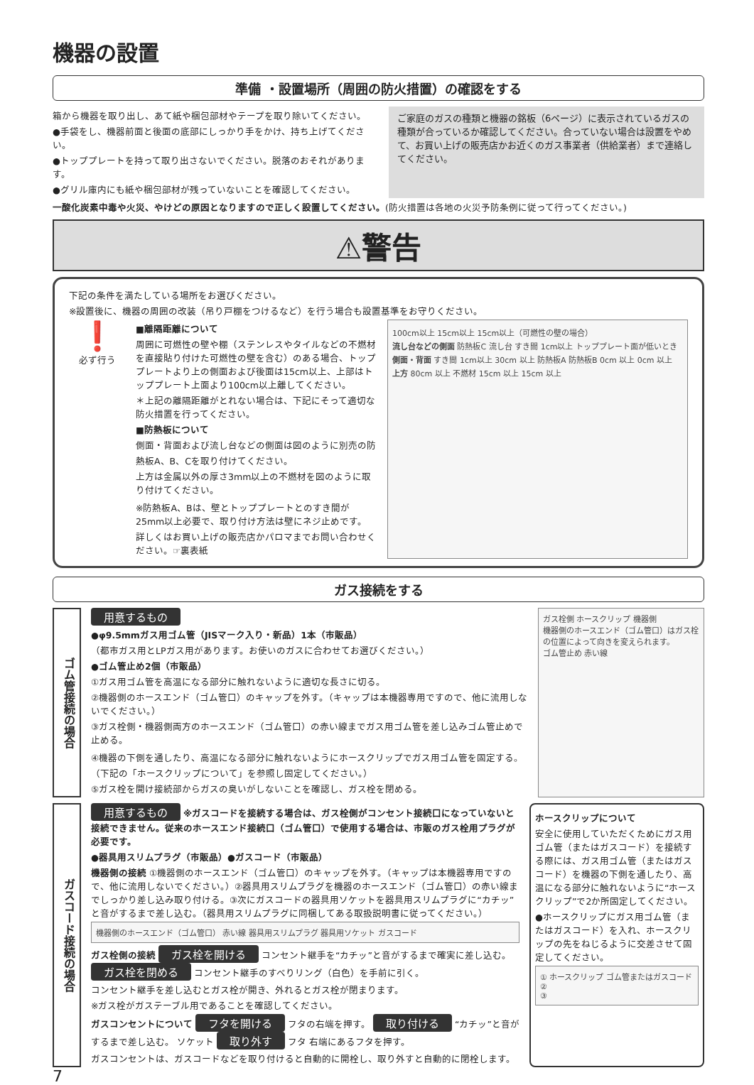機器の設置
準備 ・設置場所（周囲の防火措置）の確認をする
箱から機器を取り出し、あて紙や梱包部材やテープを取り除いてください。
●手袋をし、機器前面と後面の底部にしっかり手をかけ、持ち上げてください。
●トッププレートを持って取り出さないでください。脱落のおそれがあります。
●グリル庫内にも紙や梱包部材が残っていないことを確認してください。
ご家庭のガスの種類と機器の銘板（6ページ）に表示されているガスの種類が合っているか確認してください。合っていない場合は設置をやめて、お買い上げの販売店かお近くのガス事業者（供給業者）まで連絡してください。
一酸化炭素中毒や火災、やけどの原因となりますので正しく設置してください。(防火措置は各地の火災予防条例に従って行ってください。)
⚠警告
下記の条件を満たしている場所をお選びください。
※設置後に、機器の周囲の改装（吊り戸棚をつけるなど）を行う場合も設置基準をお守りください。
❗
必ず行う
■離隔距離について
周囲に可燃性の壁や棚（ステンレスやタイルなどの不燃材を直接貼り付けた可燃性の壁を含む）のある場合、トッププレートより上の側面および後面は15cm以上、上部はトッププレート上面より100cm以上離してください。
＊上記の離隔距離がとれない場合は、下記にそって適切な防火措置を行ってください。
■防熱板について
側面・背面および流し台などの側面は図のように別売の防熱板A、B、Cを取り付けてください。
上方は金属以外の厚さ3mm以上の不燃材を図のように取り付けてください。
※防熱板A、Bは、壁とトッププレートとのすき間が25mm以上必要で、取り付け方法は壁にネジ止めです。
詳しくはお買い上げの販売店かパロマまでお問い合わせください。☞裏表紙
100cm以上 15cm以上 15cm以上（可燃性の壁の場合）
流し台などの側面 防熱板C 流し台 すき間 1cm以上 トッププレート面が低いとき
側面・背面 すき間 1cm以上 30cm 以上 防熱板A 防熱板B 0cm 以上 0cm 以上
上方 80cm 以上 不燃材 15cm 以上 15cm 以上
ガス接続をする
ゴム管接続の場合
用意するもの
●φ9.5mmガス用ゴム管（JISマーク入り・新品）1本（市販品）
（都市ガス用とLPガス用があります。お使いのガスに合わせてお選びください。）
●ゴム管止め2個（市販品）
①ガス用ゴム管を高温になる部分に触れないように適切な長さに切る。
②機器側のホースエンド（ゴム管口）のキャップを外す。（キャップは本機器専用ですので、他に流用しないでください。）
③ガス栓側・機器側両方のホースエンド（ゴム管口）の赤い線までガス用ゴム管を差し込みゴム管止めで止める。
④機器の下側を通したり、高温になる部分に触れないようにホースクリップでガス用ゴム管を固定する。（下記の「ホースクリップについて」を参照し固定してください。）
⑤ガス栓を開け接続部からガスの臭いがしないことを確認し、ガス栓を閉める。
ガス栓側 ホースクリップ 機器側
機器側のホースエンド（ゴム管口）はガス栓の位置によって向きを変えられます。
ゴム管止め 赤い線
ガスコード接続の場合
用意するもの
※ガスコードを接続する場合は、ガス栓側がコンセント接続口になっていないと接続できません。従来のホースエンド接続口（ゴム管口）で使用する場合は、市販のガス栓用プラグが必要です。
●器具用スリムプラグ（市販品）●ガスコード（市販品）
機器側の接続 ①機器側のホースエンド（ゴム管口）のキャップを外す。（キャップは本機器専用ですので、他に流用しないでください。）②器具用スリムプラグを機器のホースエンド（ゴム管口）の赤い線までしっかり差し込み取り付ける。③次にガスコードの器具用ソケットを器具用スリムプラグに“カチッ”と音がするまで差し込む。（器具用スリムプラグに同梱してある取扱説明書に従ってください。）
機器側のホースエンド（ゴム管口） 赤い線 器具用スリムプラグ 器具用ソケット ガスコード
ガス栓側の接続 ガス栓を開ける コンセント継手を“カチッ”と音がするまで確実に差し込む。 ガス栓を閉める コンセント継手のすべりリング（白色）を手前に引く。
コンセント継手を差し込むとガス栓が開き、外れるとガス栓が閉まります。
※ガス栓がガステーブル用であることを確認してください。
ガスコンセントについて フタを開ける フタの右端を押す。 取り付ける “カチッ”と音がするまで差し込む。 ソケット 取り外す フタ 右端にあるフタを押す。
ガスコンセントは、ガスコードなどを取り付けると自動的に開栓し、取り外すと自動的に閉栓します。
ホースクリップについて
安全に使用していただくためにガス用ゴム管（またはガスコード）を接続する際には、ガス用ゴム管（またはガスコード）を機器の下側を通したり、高温になる部分に触れないように“ホースクリップ”で2か所固定してください。
●ホースクリップにガス用ゴム管（またはガスコード）を入れ、ホースクリップの先をねじるように交差させて固定してください。
① ホースクリップ ゴム管またはガスコード
②
③
7